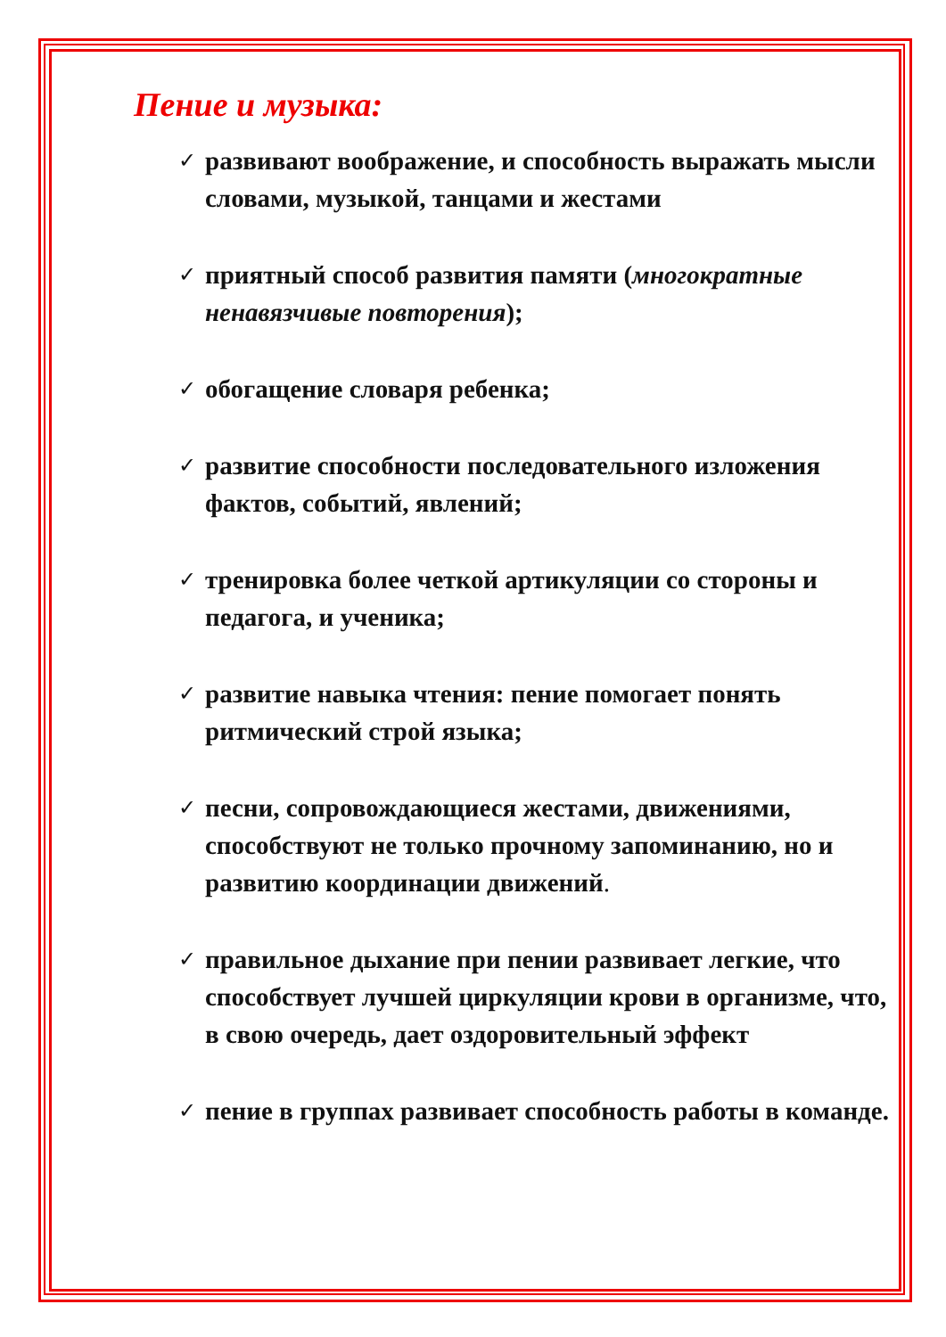Пение и музыка:
✓ развивают воображение, и способность выражать мысли словами, музыкой, танцами и жестами
✓ приятный способ развития памяти (многократные ненавязчивые повторения);
✓ обогащение словаря ребенка;
✓ развитие способности последовательного изложения фактов, событий, явлений;
✓ тренировка более четкой артикуляции со стороны и педагога, и ученика;
✓ развитие навыка чтения: пение помогает понять ритмический строй языка;
✓ песни, сопровождающиеся жестами, движениями, способствуют не только прочному запоминанию, но и развитию координации движений.
✓ правильное дыхание при пении развивает легкие, что способствует лучшей циркуляции крови в организме, что, в свою очередь, дает оздоровительный эффект
✓ пение в группах развивает способность работы в команде.